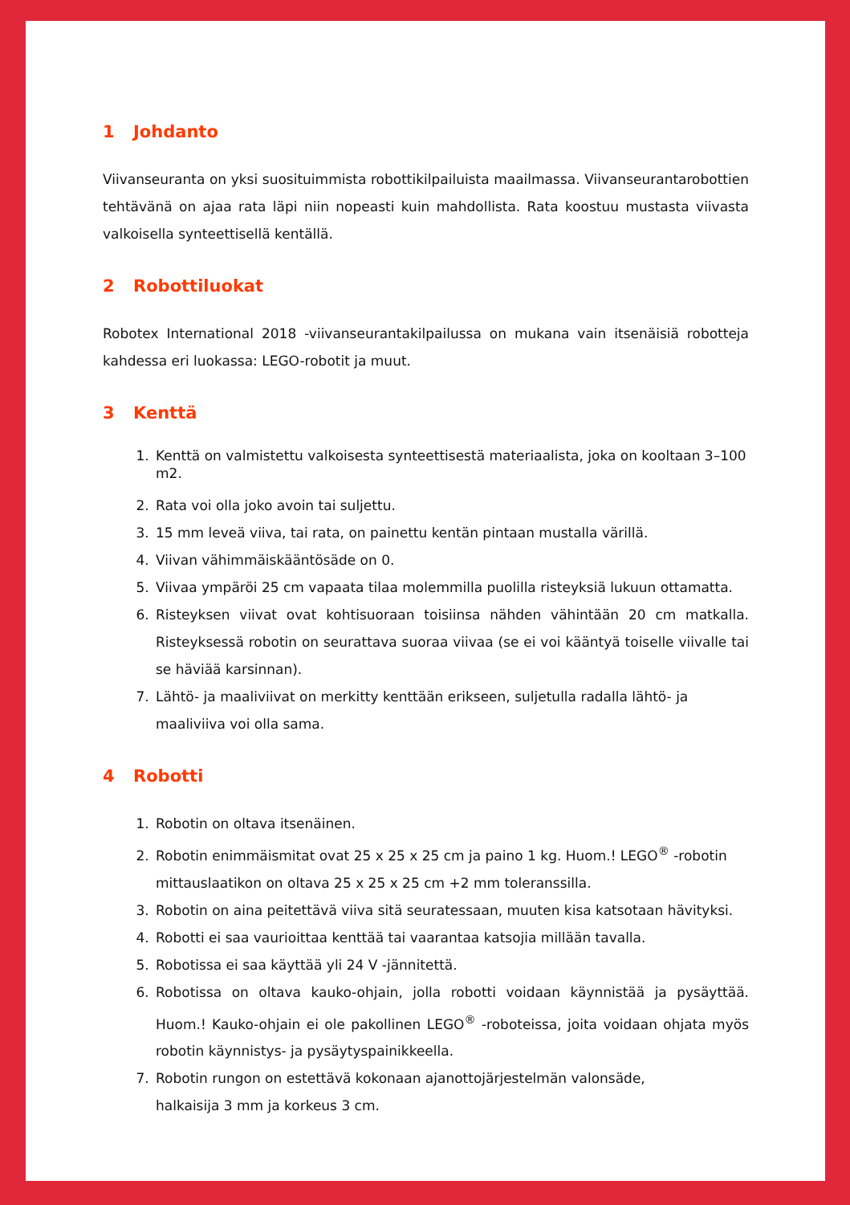1 Johdanto
Viivanseuranta on yksi suosituimmista robottikilpailuista maailmassa. Viivanseurantarobottien tehtävänä on ajaa rata läpi niin nopeasti kuin mahdollista. Rata koostuu mustasta viivasta valkoisella synteettisellä kentällä.
2 Robottiluokat
Robotex International 2018 -viivanseurantakilpailussa on mukana vain itsenäisiä robotteja kahdessa eri luokassa: LEGO-robotit ja muut.
3 Kenttä
1. Kenttä on valmistettu valkoisesta synteettisestä materiaalista, joka on kooltaan 3–100 m2.
2. Rata voi olla joko avoin tai suljettu.
3. 15 mm leveä viiva, tai rata, on painettu kentän pintaan mustalla värillä.
4. Viivan vähimmäiskääntösäde on 0.
5. Viivaa ympäröi 25 cm vapaata tilaa molemmilla puolilla risteyksiä lukuun ottamatta.
6. Risteyksen viivat ovat kohtisuoraan toisiinsa nähden vähintään 20 cm matkalla. Risteyksessä robotin on seurattava suoraa viivaa (se ei voi kääntyä toiselle viivalle tai se häviää karsinnan).
7. Lähtö- ja maaliviivat on merkitty kenttään erikseen, suljetulla radalla lähtö- ja maaliviiva voi olla sama.
4 Robotti
1. Robotin on oltava itsenäinen.
2. Robotin enimmäismitat ovat 25 x 25 x 25 cm ja paino 1 kg. Huom.! LEGO<sup>®</sup> -robotin mittauslaatikon on oltava 25 x 25 x 25 cm +2 mm toleranssilla.
3. Robotin on aina peitettävä viiva sitä seuratessaan, muuten kisa katsotaan hävityksi.
4. Robotti ei saa vaurioittaa kenttää tai vaarantaa katsojia millään tavalla.
5. Robotissa ei saa käyttää yli 24 V -jännitettä.
6. Robotissa on oltava kauko-ohjain, jolla robotti voidaan käynnistää ja pysäyttää. Huom.! Kauko-ohjain ei ole pakollinen LEGO<sup>®</sup> -roboteissa, joita voidaan ohjata myös robotin käynnistys- ja pysäytyspainikkeella.
7. Robotin rungon on estettävä kokonaan ajanottojärjestelmän valonsäde,
halkaisija 3 mm ja korkeus 3 cm.